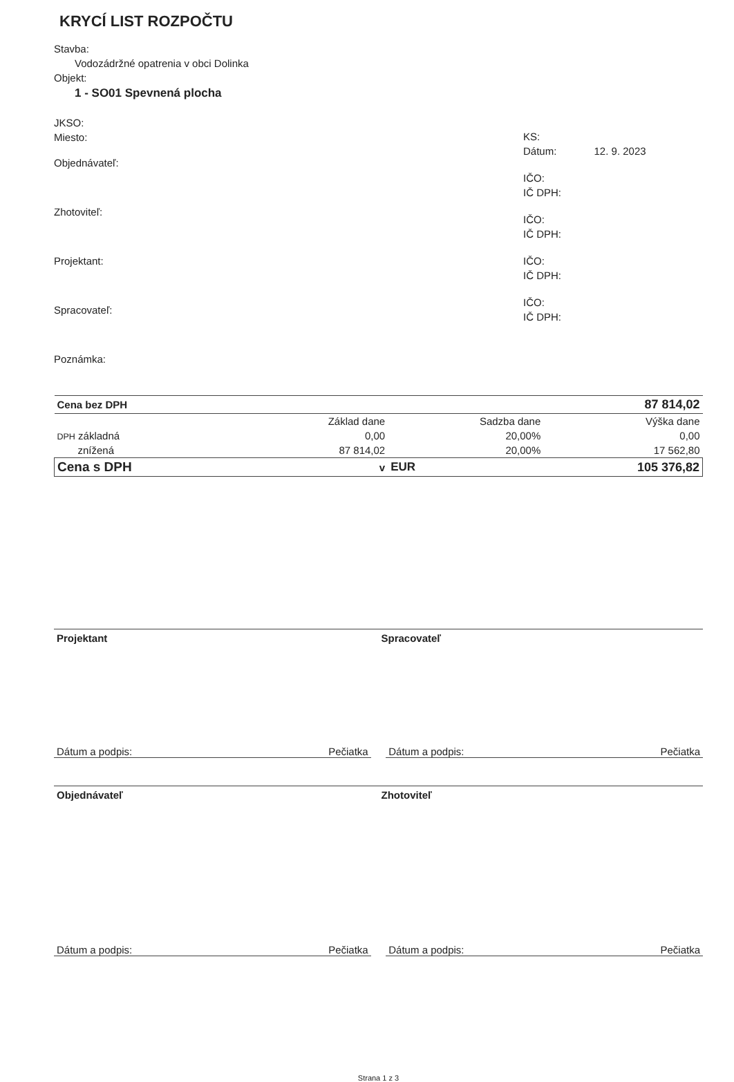KRYCÍ LIST ROZPOČTU
Stavba:
Vodozádržné opatrenia v obci Dolinka
Objekt:
1 - SO01 Spevnená plocha
JKSO:
Miesto:
Objednávateľ:
Zhotoviteľ:
Projektant:
Spracovateľ:
Poznámka:
KS:
Dátum: 12. 9. 2023
IČO:
IČ DPH:
IČO:
IČ DPH:
IČO:
IČ DPH:
IČO:
IČ DPH:
| Cena bez DPH | 87 814,02 | | |
| | Základ dane | Sadzba dane | Výška dane |
| DPH základná | 0,00 | 20,00% | 0,00 |
| znížená | 87 814,02 | 20,00% | 17 562,80 |
| Cena s DPH | v | EUR | 105 376,82 |
Projektant Spracovateľ
Dátum a podpis: Pečiatka Dátum a podpis: Pečiatka
Objednávateľ Zhotoviteľ
Dátum a podpis: Pečiatka Dátum a podpis: Pečiatka
Strana 1 z 3